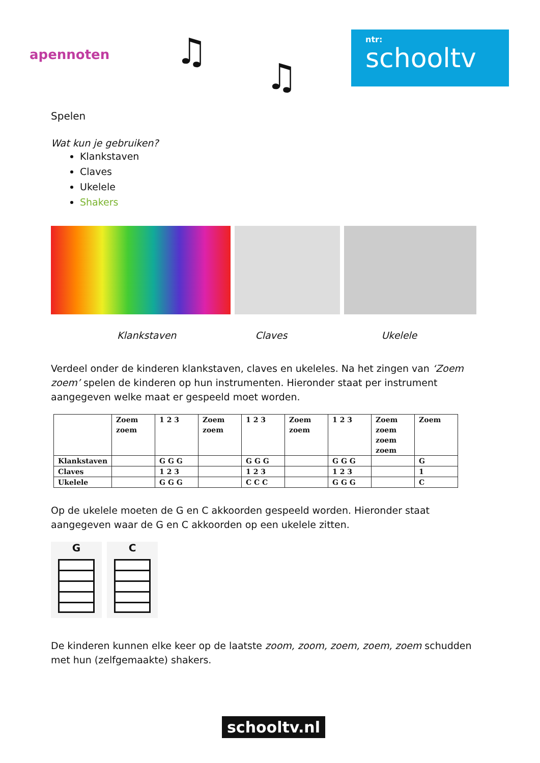apennoten ♫
♫
ntr:
schooltv
Spelen
Wat kun je gebruiken?
Klankstaven
Claves
Ukelele
Shakers
Klankstaven Claves Ukelele
Verdeel onder de kinderen klankstaven, claves en ukeleles. Na het zingen van ‘Zoem zoem’ spelen de kinderen op hun instrumenten. Hieronder staat per instrument aangegeven welke maat er gespeeld moet worden.
| | Zoem zoem | 1 2 3 | Zoem zoem | 1 2 3 | Zoem zoem | 1 2 3 | Zoem zoem zoem zoem | Zoem |
| Klankstaven | | G G G | | G G G | | G G G | | G |
| Claves | | 1 2 3 | | 1 2 3 | | 1 2 3 | | 1 |
| Ukelele | | G G G | | C C C | | G G G | | C |
Op de ukelele moeten de G en C akkoorden gespeeld worden. Hieronder staat aangegeven waar de G en C akkoorden op een ukelele zitten.
G C
De kinderen kunnen elke keer op de laatste zoom, zoom, zoem, zoem, zoem schudden met hun (zelfgemaakte) shakers.
schooltv.nl